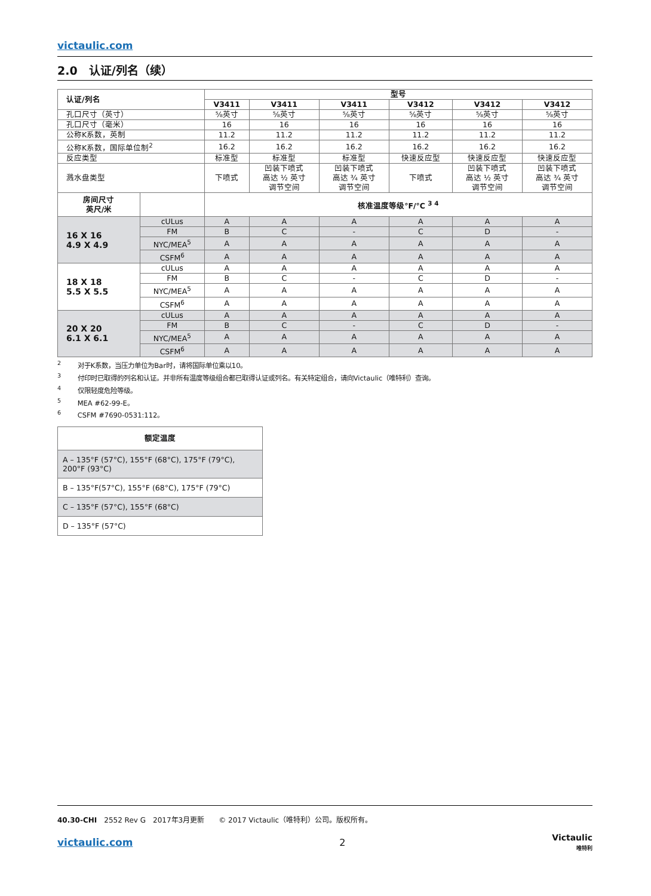victaulic.com
2.0　认证/列名（续）
| 认证/列名 | | 型号 | | | | | |
| --- | --- | --- | --- | --- | --- | --- | --- |
| | | V3411 | V3411 | V3411 | V3412 | V3412 | V3412 |
| 孔口尺寸（英寸） | | ⅝英寸 | ⅝英寸 | ⅝英寸 | ⅝英寸 | ⅝英寸 | ⅝英寸 |
| 孔口尺寸（毫米） | | 16 | 16 | 16 | 16 | 16 | 16 |
| 公称K系数，英制 | | 11.2 | 11.2 | 11.2 | 11.2 | 11.2 | 11.2 |
| 公称K系数，国际单位制<sup>2</sup> | | 16.2 | 16.2 | 16.2 | 16.2 | 16.2 | 16.2 |
| 反应类型 | | 标准型 | 标准型 | 标准型 | 快速反应型 | 快速反应型 | 快速反应型 |
| 溅水盘类型 | | 下喷式 | 凹装下喷式 高达 ½ 英寸 调节空间 | 凹装下喷式 高达 ¾ 英寸 调节空间 | 下喷式 | 凹装下喷式 高达 ½ 英寸 调节空间 | 凹装下喷式 高达 ¾ 英寸 调节空间 |
| 房间尺寸 英尺/米 | | 核准温度等级°F/°C <sup>3 4</sup> | | | | | |
| 16 X 16 4.9 X 4.9 | cULus | A | A | A | A | A | A |
| | FM | B | C | - | C | D | - |
| | NYC/MEA<sup>5</sup> | A | A | A | A | A | A |
| | CSFM<sup>6</sup> | A | A | A | A | A | A |
| 18 X 18 5.5 X 5.5 | cULus | A | A | A | A | A | A |
| | FM | B | C | - | C | D | - |
| | NYC/MEA<sup>5</sup> | A | A | A | A | A | A |
| | CSFM<sup>6</sup> | A | A | A | A | A | A |
| 20 X 20 6.1 X 6.1 | cULus | A | A | A | A | A | A |
| | FM | B | C | - | C | D | - |
| | NYC/MEA<sup>5</sup> | A | A | A | A | A | A |
| | CSFM<sup>6</sup> | A | A | A | A | A | A |
<sup>2</sup> 对于K系数，当压力单位为Bar时，请将国际单位乘以10。
<sup>3</sup> 付印时已取得的列名和认证。并非所有温度等级组合都已取得认证或列名。有关特定组合，请向Victaulic（唯特利）查询。
<sup>4</sup> 仅限轻度危险等级。
<sup>5</sup> MEA #62-99-E。
<sup>6</sup> CSFM #7690-0531:112。
| 额定温度 |
| --- |
| A – 135°F (57°C), 155°F (68°C), 175°F (79°C), 200°F (93°C) |
| B – 135°F(57°C), 155°F (68°C), 175°F (79°C) |
| C – 135°F (57°C), 155°F (68°C) |
| D – 135°F (57°C) |
40.30-CHI　2552 Rev G　2017年3月更新　　© 2017 Victaulic（唯特利）公司。版权所有。
victaulic.com 2 Victaulic
唯特利